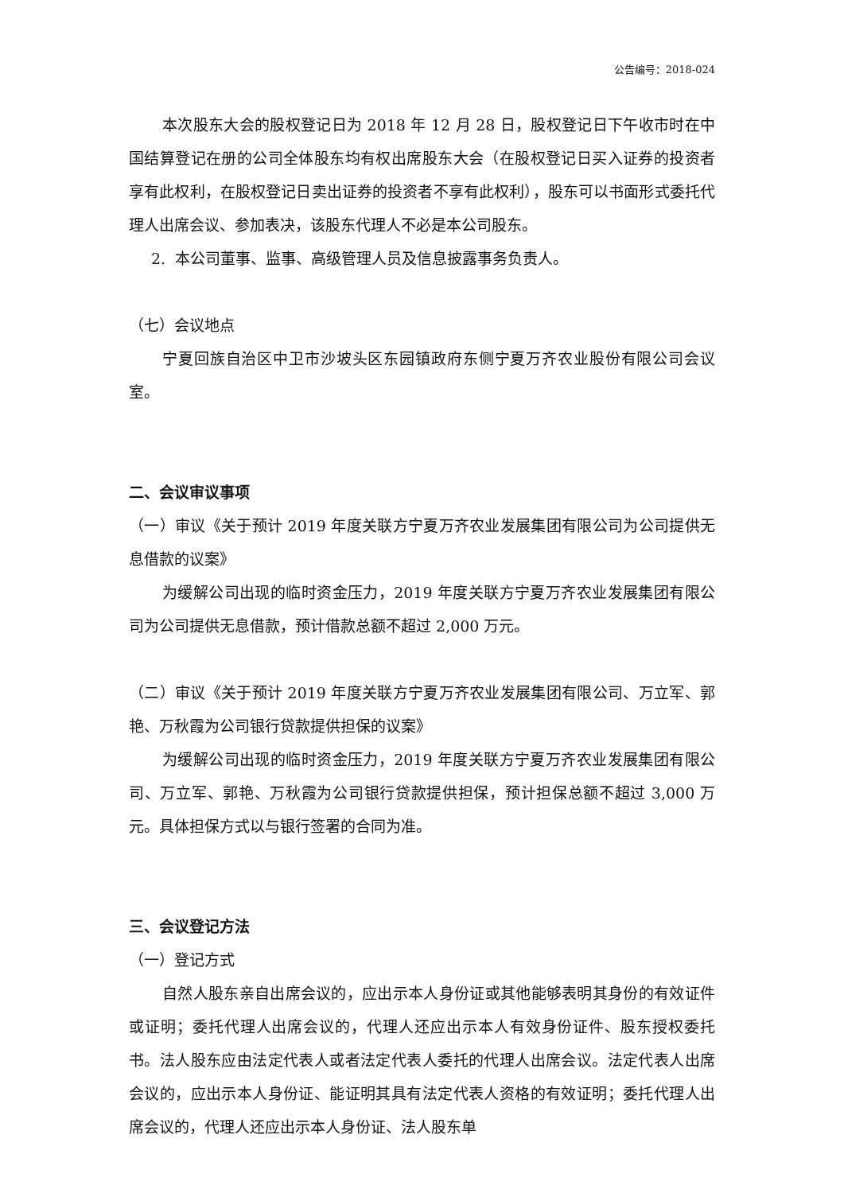公告编号：2018-024
本次股东大会的股权登记日为 2018 年 12 月 28 日，股权登记日下午收市时在中国结算登记在册的公司全体股东均有权出席股东大会（在股权登记日买入证券的投资者享有此权利，在股权登记日卖出证券的投资者不享有此权利），股东可以书面形式委托代理人出席会议、参加表决，该股东代理人不必是本公司股东。
2. 本公司董事、监事、高级管理人员及信息披露事务负责人。
（七）会议地点
宁夏回族自治区中卫市沙坡头区东园镇政府东侧宁夏万齐农业股份有限公司会议室。
二、会议审议事项
（一）审议《关于预计 2019 年度关联方宁夏万齐农业发展集团有限公司为公司提供无息借款的议案》
为缓解公司出现的临时资金压力，2019 年度关联方宁夏万齐农业发展集团有限公司为公司提供无息借款，预计借款总额不超过 2,000 万元。
（二）审议《关于预计 2019 年度关联方宁夏万齐农业发展集团有限公司、万立军、郭艳、万秋霞为公司银行贷款提供担保的议案》
为缓解公司出现的临时资金压力，2019 年度关联方宁夏万齐农业发展集团有限公司、万立军、郭艳、万秋霞为公司银行贷款提供担保，预计担保总额不超过 3,000 万元。具体担保方式以与银行签署的合同为准。
三、会议登记方法
（一）登记方式
自然人股东亲自出席会议的，应出示本人身份证或其他能够表明其身份的有效证件或证明；委托代理人出席会议的，代理人还应出示本人有效身份证件、股东授权委托书。法人股东应由法定代表人或者法定代表人委托的代理人出席会议。法定代表人出席会议的，应出示本人身份证、能证明其具有法定代表人资格的有效证明；委托代理人出席会议的，代理人还应出示本人身份证、法人股东单